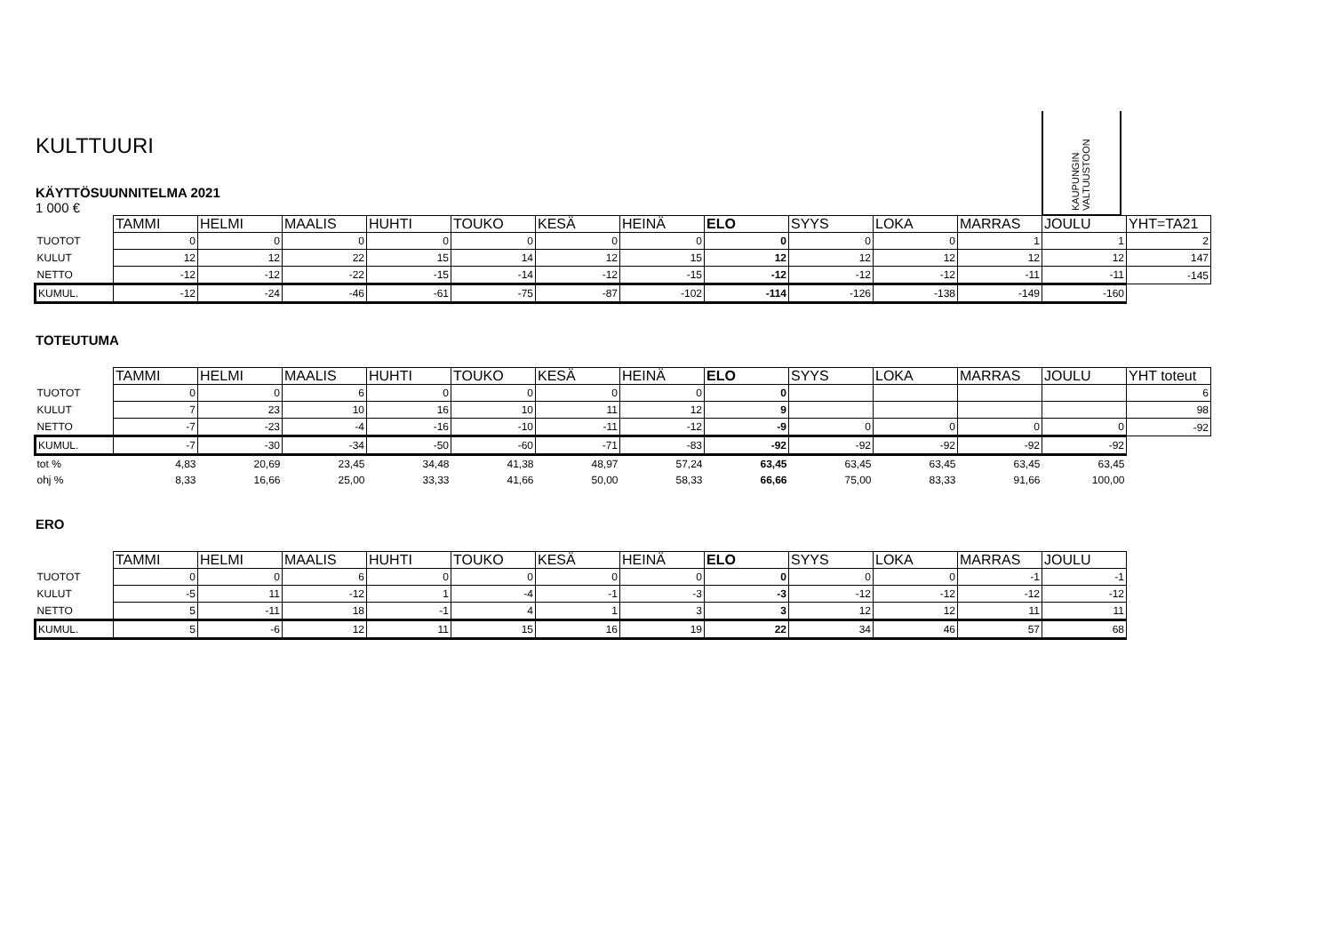KAUPUNGIN VALTUUSTOON
KULTTUURI
KÄYTTÖSUUNNITELMA 2021
1 000 €
| | TAMMI | HELMI | MAALIS | HUHTI | TOUKO | KESÄ | HEINÄ | ELO | SYYS | LOKA | MARRAS | JOULU | YHT=TA21 |
| TUOTOT | 0 | 0 | 0 | 0 | 0 | 0 | 0 | 0 | 0 | 0 | 1 | 1 | 2 |
| KULUT | 12 | 12 | 22 | 15 | 14 | 12 | 15 | 12 | 12 | 12 | 12 | 12 | 147 |
| NETTO | -12 | -12 | -22 | -15 | -14 | -12 | -15 | -12 | -12 | -12 | -11 | -11 | -145 |
| KUMUL. | -12 | -24 | -46 | -61 | -75 | -87 | -102 | -114 | -126 | -138 | -149 | -160 | |
TOTEUTUMA
| | TAMMI | HELMI | MAALIS | HUHTI | TOUKO | KESÄ | HEINÄ | ELO | SYYS | LOKA | MARRAS | JOULU | YHT toteut |
| TUOTOT | 0 | 0 | 6 | 0 | 0 | 0 | 0 | 0 | | | | | 6 |
| KULUT | 7 | 23 | 10 | 16 | 10 | 11 | 12 | 9 | | | | | 98 |
| NETTO | -7 | -23 | -4 | -16 | -10 | -11 | -12 | -9 | 0 | 0 | 0 | 0 | -92 |
| KUMUL. | -7 | -30 | -34 | -50 | -60 | -71 | -83 | -92 | -92 | -92 | -92 | -92 | |
| tot % | 4,83 | 20,69 | 23,45 | 34,48 | 41,38 | 48,97 | 57,24 | 63,45 | 63,45 | 63,45 | 63,45 | 63,45 | |
| ohj % | 8,33 | 16,66 | 25,00 | 33,33 | 41,66 | 50,00 | 58,33 | 66,66 | 75,00 | 83,33 | 91,66 | 100,00 | |
ERO
| | TAMMI | HELMI | MAALIS | HUHTI | TOUKO | KESÄ | HEINÄ | ELO | SYYS | LOKA | MARRAS | JOULU |
| TUOTOT | 0 | 0 | 6 | 0 | 0 | 0 | 0 | 0 | 0 | 0 | -1 | -1 |
| KULUT | -5 | 11 | -12 | 1 | -4 | -1 | -3 | -3 | -12 | -12 | -12 | -12 |
| NETTO | 5 | -11 | 18 | -1 | 4 | 1 | 3 | 3 | 12 | 12 | 11 | 11 |
| KUMUL. | 5 | -6 | 12 | 11 | 15 | 16 | 19 | 22 | 34 | 46 | 57 | 68 |